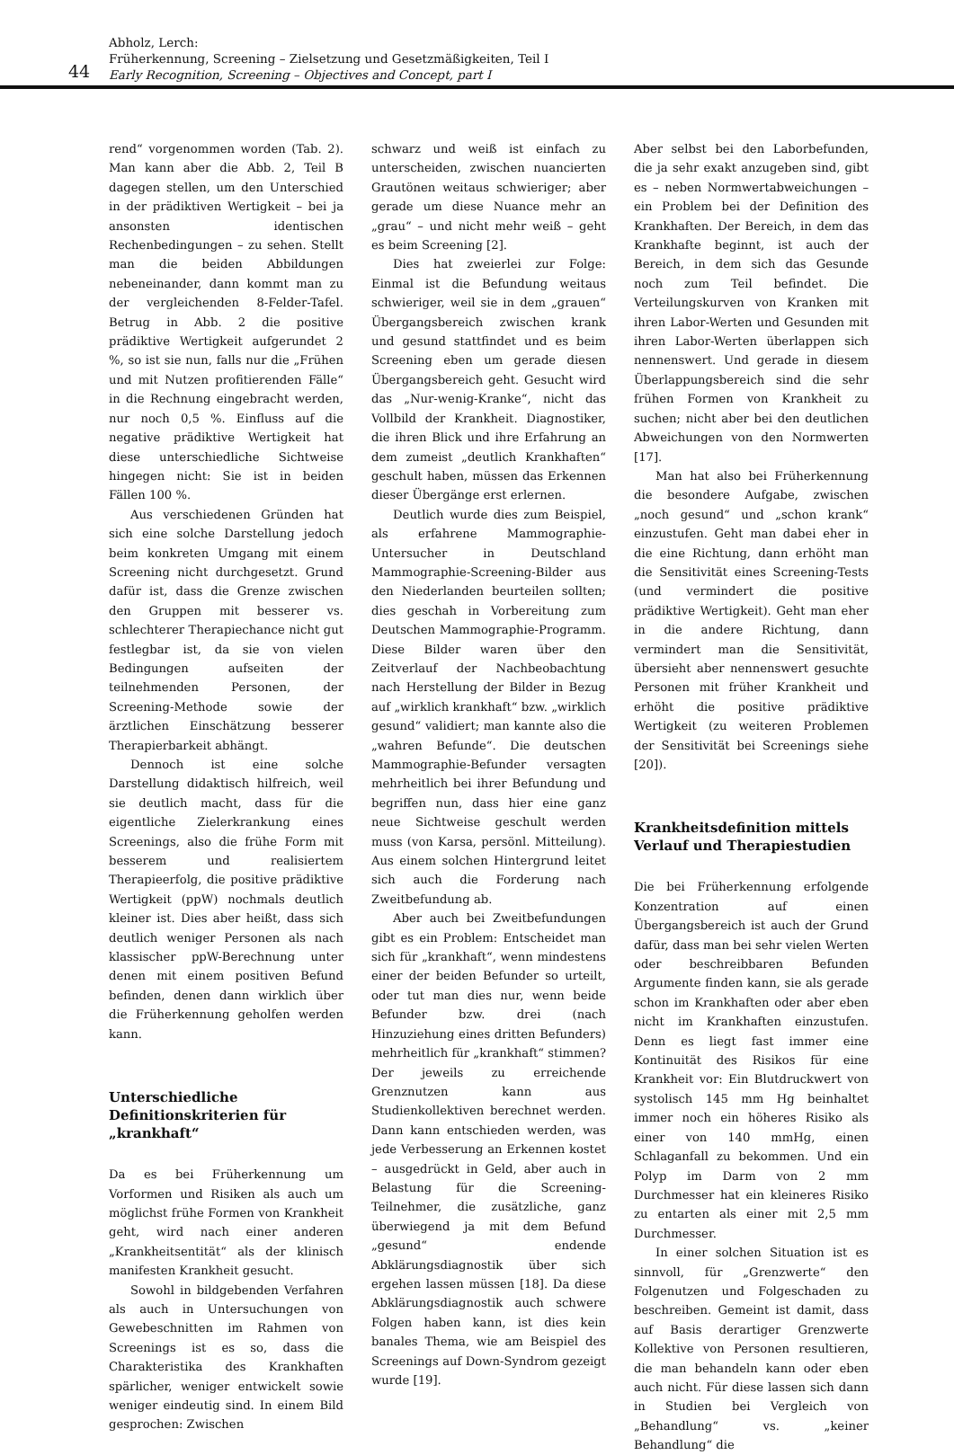44
Abholz, Lerch:
Früherkennung, Screening – Zielsetzung und Gesetzmäßigkeiten, Teil I
Early Recognition, Screening – Objectives and Concept, part I
rend“ vorgenommen worden (Tab. 2). Man kann aber die Abb. 2, Teil B dagegen stellen, um den Unterschied in der prädiktiven Wertigkeit – bei ja ansonsten identischen Rechenbedingungen – zu sehen. Stellt man die beiden Abbildungen nebeneinander, dann kommt man zu der vergleichenden 8-Felder-Tafel. Betrug in Abb. 2 die positive prädiktive Wertigkeit aufgerundet 2 %, so ist sie nun, falls nur die „Frühen und mit Nutzen profitierenden Fälle“ in die Rechnung eingebracht werden, nur noch 0,5 %. Einfluss auf die negative prädiktive Wertigkeit hat diese unterschiedliche Sichtweise hingegen nicht: Sie ist in beiden Fällen 100 %.
Aus verschiedenen Gründen hat sich eine solche Darstellung jedoch beim konkreten Umgang mit einem Screening nicht durchgesetzt. Grund dafür ist, dass die Grenze zwischen den Gruppen mit besserer vs. schlechterer Therapiechance nicht gut festlegbar ist, da sie von vielen Bedingungen aufseiten der teilnehmenden Personen, der Screening-Methode sowie der ärztlichen Einschätzung besserer Therapierbarkeit abhängt.
Dennoch ist eine solche Darstellung didaktisch hilfreich, weil sie deutlich macht, dass für die eigentliche Zielerkrankung eines Screenings, also die frühe Form mit besserem und realisiertem Therapieerfolg, die positive prädiktive Wertigkeit (ppW) nochmals deutlich kleiner ist. Dies aber heißt, dass sich deutlich weniger Personen als nach klassischer ppW-Berechnung unter denen mit einem positiven Befund befinden, denen dann wirklich über die Früherkennung geholfen werden kann.
Unterschiedliche Definitionskriterien für „krankhaft“
Da es bei Früherkennung um Vorformen und Risiken als auch um möglichst frühe Formen von Krankheit geht, wird nach einer anderen „Krankheitsentität“ als der klinisch manifesten Krankheit gesucht.
Sowohl in bildgebenden Verfahren als auch in Untersuchungen von Gewebeschnitten im Rahmen von Screenings ist es so, dass die Charakteristika des Krankhaften spärlicher, weniger entwickelt sowie weniger eindeutig sind. In einem Bild gesprochen: Zwischen
schwarz und weiß ist einfach zu unterscheiden, zwischen nuancierten Grautönen weitaus schwieriger; aber gerade um diese Nuance mehr an „grau“ – und nicht mehr weiß – geht es beim Screening [2].
Dies hat zweierlei zur Folge: Einmal ist die Befundung weitaus schwieriger, weil sie in dem „grauen“ Übergangsbereich zwischen krank und gesund stattfindet und es beim Screening eben um gerade diesen Übergangsbereich geht. Gesucht wird das „Nur-wenig-Kranke“, nicht das Vollbild der Krankheit. Diagnostiker, die ihren Blick und ihre Erfahrung an dem zumeist „deutlich Krankhaften“ geschult haben, müssen das Erkennen dieser Übergänge erst erlernen.
Deutlich wurde dies zum Beispiel, als erfahrene Mammographie-Untersucher in Deutschland Mammographie-Screening-Bilder aus den Niederlanden beurteilen sollten; dies geschah in Vorbereitung zum Deutschen Mammographie-Programm. Diese Bilder waren über den Zeitverlauf der Nachbeobachtung nach Herstellung der Bilder in Bezug auf „wirklich krankhaft“ bzw. „wirklich gesund“ validiert; man kannte also die „wahren Befunde“. Die deutschen Mammographie-Befunder versagten mehrheitlich bei ihrer Befundung und begriffen nun, dass hier eine ganz neue Sichtweise geschult werden muss (von Karsa, persönl. Mitteilung). Aus einem solchen Hintergrund leitet sich auch die Forderung nach Zweitbefundung ab.
Aber auch bei Zweitbefundungen gibt es ein Problem: Entscheidet man sich für „krankhaft“, wenn mindestens einer der beiden Befunder so urteilt, oder tut man dies nur, wenn beide Befunder bzw. drei (nach Hinzuziehung eines dritten Befunders) mehrheitlich für „krankhaft“ stimmen? Der jeweils zu erreichende Grenznutzen kann aus Studienkollektiven berechnet werden. Dann kann entschieden werden, was jede Verbesserung an Erkennen kostet – ausgedrückt in Geld, aber auch in Belastung für die Screening-Teilnehmer, die zusätzliche, ganz überwiegend ja mit dem Befund „gesund“ endende Abklärungsdiagnostik über sich ergehen lassen müssen [18]. Da diese Abklärungsdiagnostik auch schwere Folgen haben kann, ist dies kein banales Thema, wie am Beispiel des Screenings auf Down-Syndrom gezeigt wurde [19].
Aber selbst bei den Laborbefunden, die ja sehr exakt anzugeben sind, gibt es – neben Normwertabweichungen – ein Problem bei der Definition des Krankhaften. Der Bereich, in dem das Krankhafte beginnt, ist auch der Bereich, in dem sich das Gesunde noch zum Teil befindet. Die Verteilungskurven von Kranken mit ihren Labor-Werten und Gesunden mit ihren Labor-Werten überlappen sich nennenswert. Und gerade in diesem Überlappungsbereich sind die sehr frühen Formen von Krankheit zu suchen; nicht aber bei den deutlichen Abweichungen von den Normwerten [17].
Man hat also bei Früherkennung die besondere Aufgabe, zwischen „noch gesund“ und „schon krank“ einzustufen. Geht man dabei eher in die eine Richtung, dann erhöht man die Sensitivität eines Screening-Tests (und vermindert die positive prädiktive Wertigkeit). Geht man eher in die andere Richtung, dann vermindert man die Sensitivität, übersieht aber nennenswert gesuchte Personen mit früher Krankheit und erhöht die positive prädiktive Wertigkeit (zu weiteren Problemen der Sensitivität bei Screenings siehe [20]).
Krankheitsdefinition mittels Verlauf und Therapiestudien
Die bei Früherkennung erfolgende Konzentration auf einen Übergangsbereich ist auch der Grund dafür, dass man bei sehr vielen Werten oder beschreibbaren Befunden Argumente finden kann, sie als gerade schon im Krankhaften oder aber eben nicht im Krankhaften einzustufen. Denn es liegt fast immer eine Kontinuität des Risikos für eine Krankheit vor: Ein Blutdruckwert von systolisch 145 mm Hg beinhaltet immer noch ein höheres Risiko als einer von 140 mmHg, einen Schlaganfall zu bekommen. Und ein Polyp im Darm von 2 mm Durchmesser hat ein kleineres Risiko zu entarten als einer mit 2,5 mm Durchmesser.
In einer solchen Situation ist es sinnvoll, für „Grenzwerte“ den Folgenutzen und Folgeschaden zu beschreiben. Gemeint ist damit, dass auf Basis derartiger Grenzwerte Kollektive von Personen resultieren, die man behandeln kann oder eben auch nicht. Für diese lassen sich dann in Studien bei Vergleich von „Behandlung“ vs. „keiner Behandlung“ die